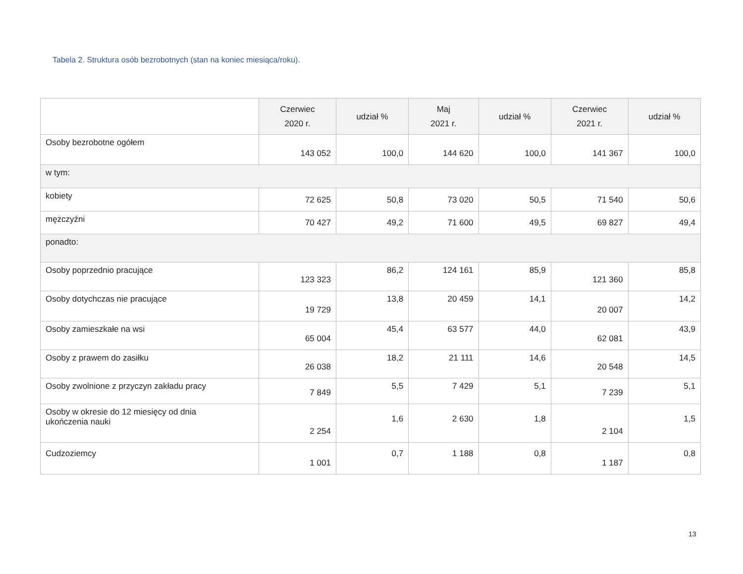Tabela 2. Struktura osób bezrobotnych (stan na koniec miesiąca/roku).
| | Czerwiec 2020 r. | udział % | Maj 2021 r. | udział % | Czerwiec 2021 r. | udział % |
| --- | --- | --- | --- | --- | --- | --- |
| Osoby bezrobotne ogółem | 143 052 | 100,0 | 144 620 | 100,0 | 141 367 | 100,0 |
| w tym: | | | | | | |
| kobiety | 72 625 | 50,8 | 73 020 | 50,5 | 71 540 | 50,6 |
| mężczyźni | 70 427 | 49,2 | 71 600 | 49,5 | 69 827 | 49,4 |
| ponadto: | | | | | | |
| Osoby poprzednio pracujące | 123 323 | 86,2 | 124 161 | 85,9 | 121 360 | 85,8 |
| Osoby dotychczas nie pracujące | 19 729 | 13,8 | 20 459 | 14,1 | 20 007 | 14,2 |
| Osoby zamieszkałe na wsi | 65 004 | 45,4 | 63 577 | 44,0 | 62 081 | 43,9 |
| Osoby z prawem do zasiłku | 26 038 | 18,2 | 21 111 | 14,6 | 20 548 | 14,5 |
| Osoby zwolnione z przyczyn zakładu pracy | 7 849 | 5,5 | 7 429 | 5,1 | 7 239 | 5,1 |
| Osoby w okresie do 12 miesięcy od dnia ukończenia nauki | 2 254 | 1,6 | 2 630 | 1,8 | 2 104 | 1,5 |
| Cudzoziemcy | 1 001 | 0,7 | 1 188 | 0,8 | 1 187 | 0,8 |
13